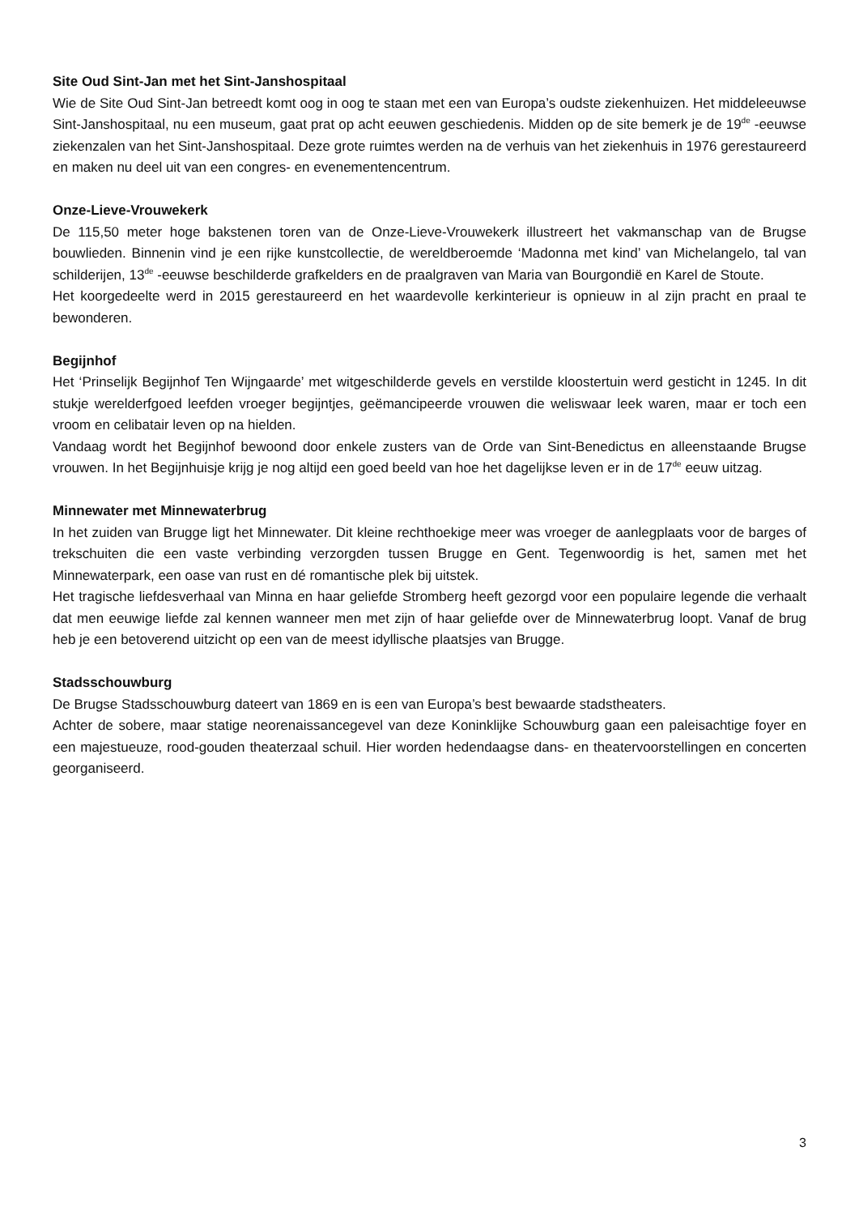Site Oud Sint-Jan met het Sint-Janshospitaal
Wie de Site Oud Sint-Jan betreedt komt oog in oog te staan met een van Europa’s oudste ziekenhuizen. Het middeleeuwse Sint-Janshospitaal, nu een museum, gaat prat op acht eeuwen geschiedenis. Midden op de site bemerk je de 19<sup>de</sup> -eeuwse ziekenzalen van het Sint-Janshospitaal. Deze grote ruimtes werden na de verhuis van het ziekenhuis in 1976 gerestaureerd en maken nu deel uit van een congres- en evenementencentrum.
Onze-Lieve-Vrouwekerk
De 115,50 meter hoge bakstenen toren van de Onze-Lieve-Vrouwekerk illustreert het vakmanschap van de Brugse bouwlieden. Binnenin vind je een rijke kunstcollectie, de wereldberoemde ‘Madonna met kind’ van Michelangelo, tal van schilderijen, 13<sup>de</sup> -eeuwse beschilderde grafkelders en de praalgraven van Maria van Bourgondië en Karel de Stoute.
Het koorgedeelte werd in 2015 gerestaureerd en het waardevolle kerkinterieur is opnieuw in al zijn pracht en praal te bewonderen.
Begijnhof
Het ‘Prinselijk Begijnhof Ten Wijngaarde’ met witgeschilderde gevels en verstilde kloostertuin werd gesticht in 1245. In dit stukje werelderfgoed leefden vroeger begijntjes, geëmancipeerde vrouwen die weliswaar leek waren, maar er toch een vroom en celibatair leven op na hielden.
Vandaag wordt het Begijnhof bewoond door enkele zusters van de Orde van Sint-Benedictus en alleenstaande Brugse vrouwen. In het Begijnhuisje krijg je nog altijd een goed beeld van hoe het dagelijkse leven er in de 17<sup>de</sup> eeuw uitzag.
Minnewater met Minnewaterbrug
In het zuiden van Brugge ligt het Minnewater. Dit kleine rechthoekige meer was vroeger de aanlegplaats voor de barges of trekschuiten die een vaste verbinding verzorgden tussen Brugge en Gent. Tegenwoordig is het, samen met het Minnewaterpark, een oase van rust en dé romantische plek bij uitstek.
Het tragische liefdesverhaal van Minna en haar geliefde Stromberg heeft gezorgd voor een populaire legende die verhaalt dat men eeuwige liefde zal kennen wanneer men met zijn of haar geliefde over de Minnewaterbrug loopt. Vanaf de brug heb je een betoverend uitzicht op een van de meest idyllische plaatsjes van Brugge.
Stadsschouwburg
De Brugse Stadsschouwburg dateert van 1869 en is een van Europa’s best bewaarde stadstheaters.
Achter de sobere, maar statige neorenaissancegevel van deze Koninklijke Schouwburg gaan een paleisachtige foyer en een majestueuze, rood-gouden theaterzaal schuil. Hier worden hedendaagse dans- en theatervoorstellingen en concerten georganiseerd.
3